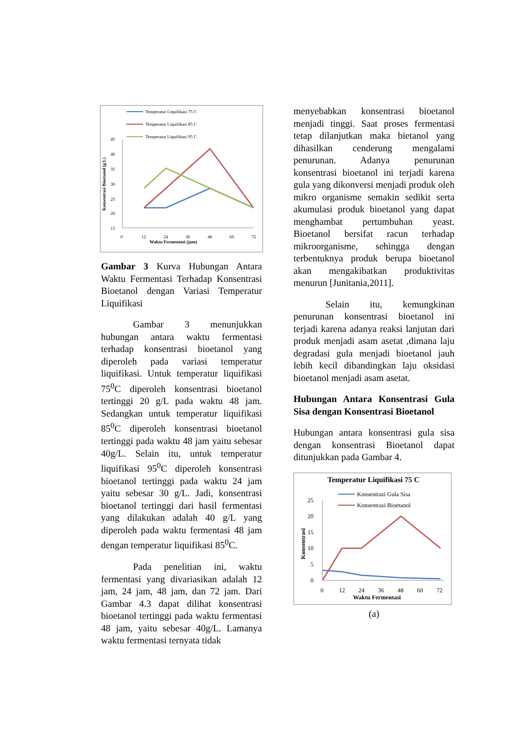Temperatur Liquifikasi 75 C
Temperatur Liquifikasi 85 C
Temperatur Liquifikasi 95 C
45
40
35
30
25
20
15
x
0
12
24
36
48
60
72
Waktu Fermentasi (jam)
Konsentrasi Bioetanol (g/L)
Gambar 3 Kurva Hubungan Antara Waktu Fermentasi Terhadap Konsentrasi Bioetanol dengan Variasi Temperatur Liquifikasi
Gambar 3 menunjukkan hubungan antara waktu fermentasi terhadap konsentrasi bioetanol yang diperoleh pada variasi temperatur liquifikasi. Untuk temperatur liquifikasi 75<sup>0</sup>C diperoleh konsentrasi bioetanol tertinggi 20 g/L pada waktu 48 jam. Sedangkan untuk temperatur liquifikasi 85<sup>0</sup>C diperoleh konsentrasi bioetanol tertinggi pada waktu 48 jam yaitu sebesar 40g/L. Selain itu, untuk temperatur liquifikasi 95<sup>0</sup>C diperoleh konsentrasi bioetanol tertinggi pada waktu 24 jam yaitu sebesar 30 g/L. Jadi, konsentrasi bioetanol tertinggi dari hasil fermentasi yang dilakukan adalah 40 g/L yang diperoleh pada waktu fermentasi 48 jam dengan temperatur liquifikasi 85<sup>0</sup>C.
Pada penelitian ini, waktu fermentasi yang divariasikan adalah 12 jam, 24 jam, 48 jam, dan 72 jam. Dari Gambar 4.3 dapat dilihat konsentrasi bioetanol tertinggi pada waktu fermentasi 48 jam, yaitu sebesar 40g/L. Lamanya waktu fermentasi ternyata tidak
menyebabkan konsentrasi bioetanol menjadi tinggi. Saat proses fermentasi tetap dilanjutkan maka bietanol yang dihasilkan cenderung mengalami penurunan. Adanya penurunan konsentrasi bioetanol ini terjadi karena gula yang dikonversi menjadi produk oleh mikro organisme semakin sedikit serta akumulasi produk bioetanol yang dapat menghambat pertumbuhan yeast. Bioetanol bersifat racun terhadap mikroorganisme, sehingga dengan terbentuknya produk berupa bioetanol akan mengakibatkan produktivitas menurun [Junitania,2011].
Selain itu, kemungkinan penurunan konsentrasi bioetanol ini terjadi karena adanya reaksi lanjutan dari produk menjadi asam asetat ,dimana laju degradasi gula menjadi bioetanol jauh lebih kecil dibandingkan laju oksidasi bioetanol menjadi asam asetat.
Hubungan Antara Konsentrasi Gula Sisa dengan Konsentrasi Bioetanol
Hubungan antara konsentrasi gula sisa dengan konsentrasi Bioetanol dapat ditunjukkan pada Gambar 4.
Temperatur Liquifikasi 75 C
Konsentrasi Gula Sisa
Konsentrasi Bioetanol
25
20
15
10
5
0
0
12
24
36
48
60
72
Waktu Fermentasi
Konsentrasi
(a)